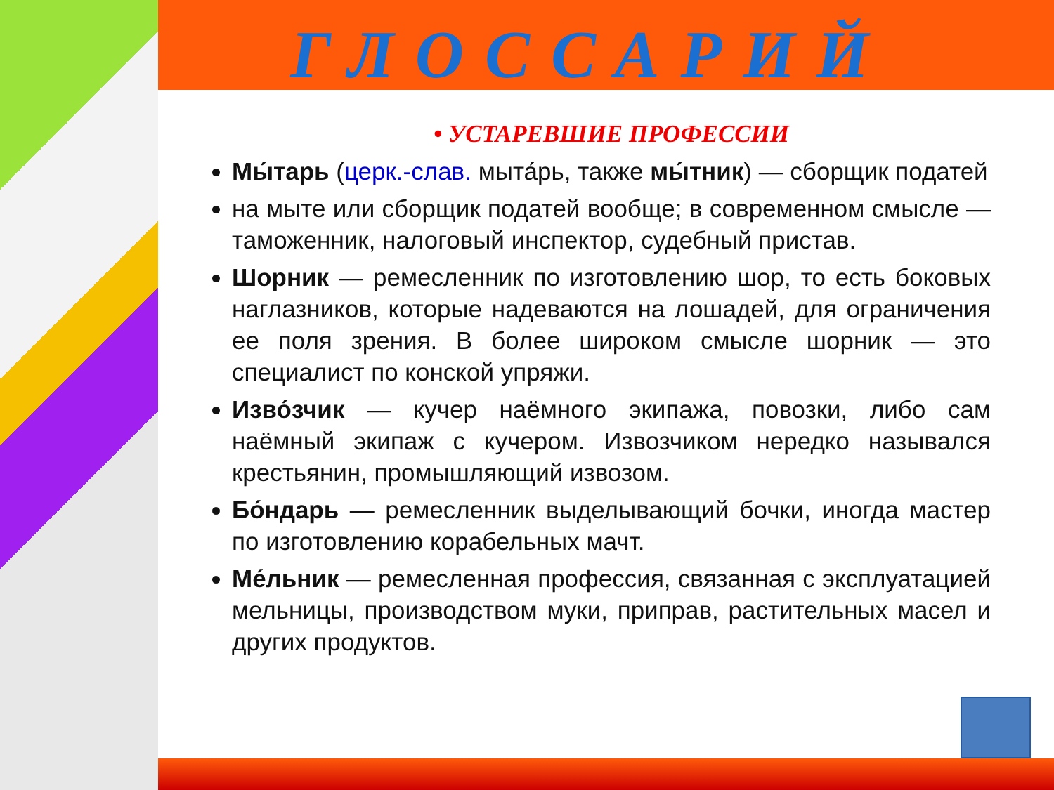ГЛОССАРИЙ
• УСТАРЕВШИЕ ПРОФЕССИИ
Мы́тарь (церк.-слав. мыта́рь, также мы́тник) — сборщик податей
на мыте или сборщик податей вообще; в современном смысле —таможенник, налоговый инспектор, судебный пристав.
Шорник — ремесленник по изготовлению шор, то есть боковых наглазников, которые надеваются на лошадей, для ограничения ее поля зрения. В более широком смысле шорник — это специалист по конской упряжи.
Изво́зчик — кучер наёмного экипажа, повозки, либо сам наёмный экипаж с кучером. Извозчиком нередко назывался крестьянин, промышляющий извозом.
Бо́ндарь — ремесленник выделывающий бочки, иногда мастер по изготовлению корабельных мачт.
Ме́льник — ремесленная профессия, связанная с эксплуатацией мельницы, производством муки, приправ, растительных масел и других продуктов.